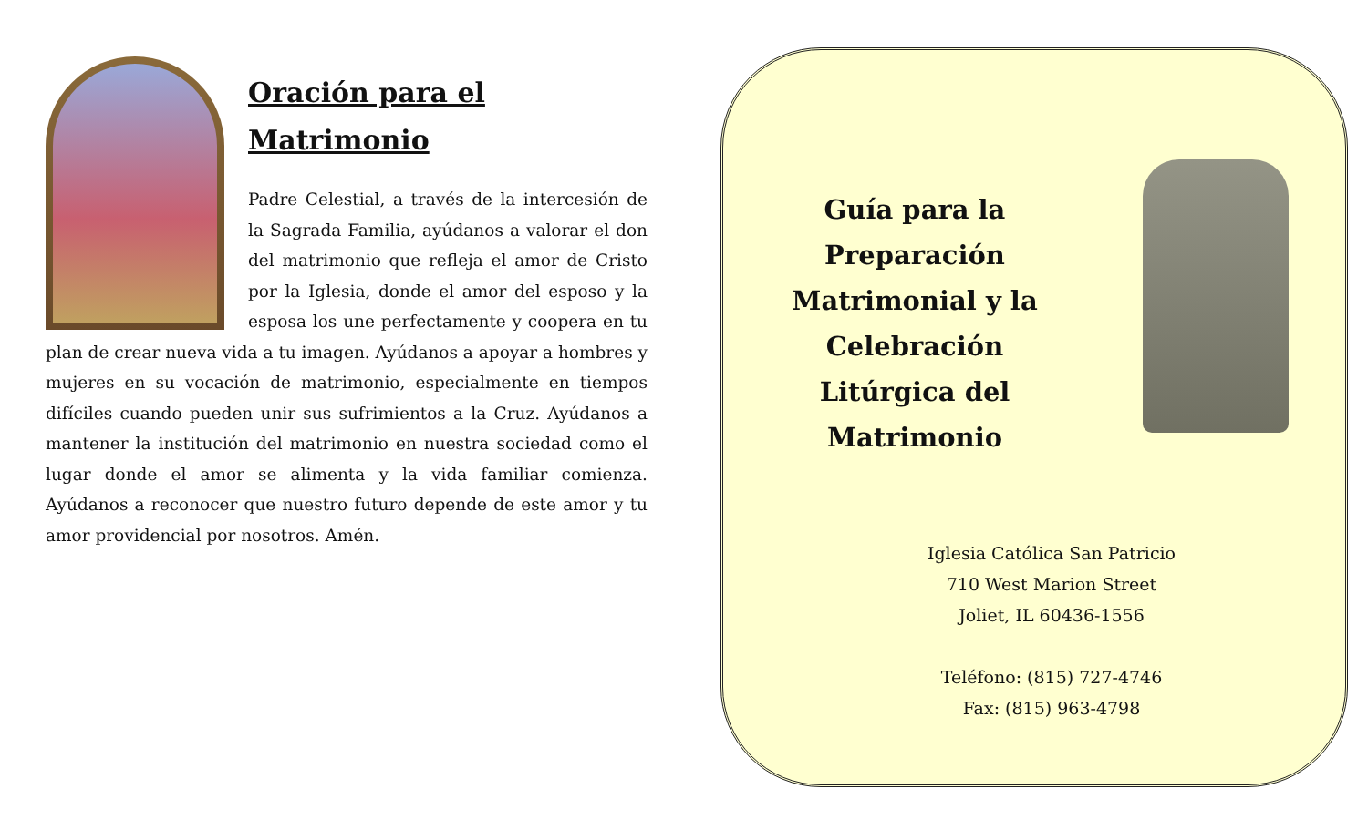Oración para el Matrimonio
Padre Celestial, a través de la intercesión de la Sagrada Familia, ayúdanos a valorar el don del matrimonio que refleja el amor de Cristo por la Iglesia, donde el amor del esposo y la esposa los une perfectamente y coopera en tu plan de crear nueva vida a tu imagen. Ayúdanos a apoyar a hombres y mujeres en su vocación de matrimonio, especialmente en tiempos difíciles cuando pueden unir sus sufrimientos a la Cruz. Ayúdanos a mantener la institución del matrimonio en nuestra sociedad como el lugar donde el amor se alimenta y la vida familiar comienza. Ayúdanos a reconocer que nuestro futuro depende de este amor y tu amor providencial por nosotros. Amén.
Guía para la Preparación Matrimonial y la Celebración Litúrgica del Matrimonio
Iglesia Católica San Patricio
710 West Marion Street
Joliet, IL 60436-1556
Teléfono: (815) 727-4746
Fax: (815) 963-4798